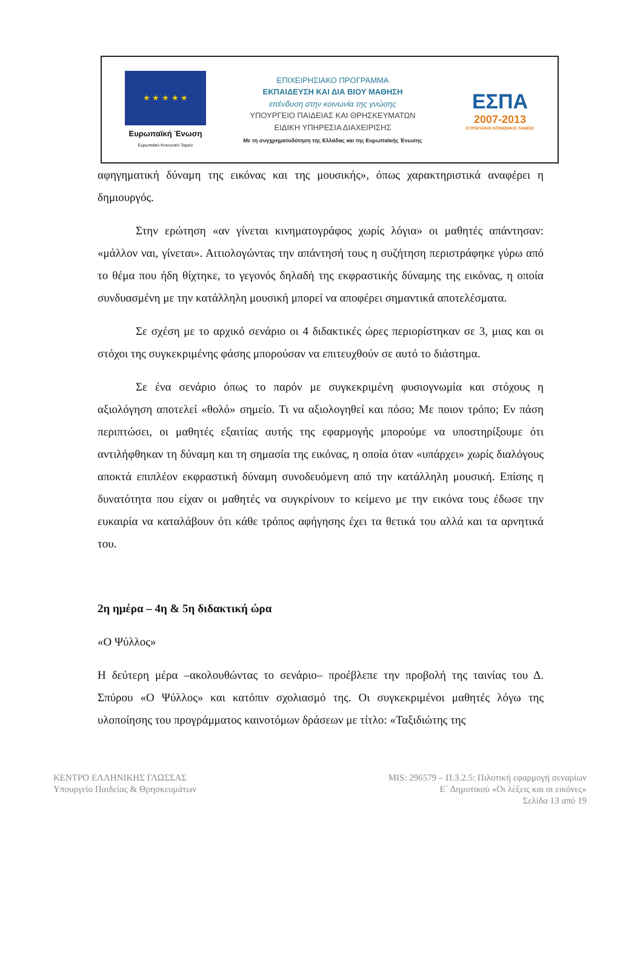★ ★ ★ ★ ★
Ευρωπαϊκή Ένωση
Ευρωπαϊκό Κοινωνικό Ταμείο
ΕΠΙΧΕΙΡΗΣΙΑΚΟ ΠΡΟΓΡΑΜΜΑ
ΕΚΠΑΙΔΕΥΣΗ ΚΑΙ ΔΙΑ ΒΙΟΥ ΜΑΘΗΣΗ
επένδυση στην κοινωνία της γνώσης
ΥΠΟΥΡΓΕΙΟ ΠΑΙΔΕΙΑΣ ΚΑΙ ΘΡΗΣΚΕΥΜΑΤΩΝ
ΕΙΔΙΚΗ ΥΠΗΡΕΣΙΑ ΔΙΑΧΕΙΡΙΣΗΣ
Με τη συγχρηματοδότηση της Ελλάδας και της Ευρωπαϊκής Ένωσης
ΕΣΠΑ
2007-2013
ΕΥΡΩΠΑΪΚΟ ΚΟΙΝΩΝΙΚΟ ΤΑΜΕΙΟ
αφηγηματική δύναμη της εικόνας και της μουσικής», όπως χαρακτηριστικά αναφέρει η δημιουργός.
Στην ερώτηση «αν γίνεται κινηματογράφος χωρίς λόγια» οι μαθητές απάντησαν: «μάλλον ναι, γίνεται». Αιτιολογώντας την απάντησή τους η συζήτηση περιστράφηκε γύρω από το θέμα που ήδη θίχτηκε, το γεγονός δηλαδή της εκφραστικής δύναμης της εικόνας, η οποία συνδυασμένη με την κατάλληλη μουσική μπορεί να αποφέρει σημαντικά αποτελέσματα.
Σε σχέση με το αρχικό σενάριο οι 4 διδακτικές ώρες περιορίστηκαν σε 3, μιας και οι στόχοι της συγκεκριμένης φάσης μπορούσαν να επιτευχθούν σε αυτό το διάστημα.
Σε ένα σενάριο όπως το παρόν με συγκεκριμένη φυσιογνωμία και στόχους η αξιολόγηση αποτελεί «θολό» σημείο. Τι να αξιολογηθεί και πόσο; Με ποιον τρόπο; Εν πάση περιπτώσει, οι μαθητές εξαιτίας αυτής της εφαρμογής μπορούμε να υποστηρίξουμε ότι αντιλήφθηκαν τη δύναμη και τη σημασία της εικόνας, η οποία όταν «υπάρχει» χωρίς διαλόγους αποκτά επιπλέον εκφραστική δύναμη συνοδευόμενη από την κατάλληλη μουσική. Επίσης η δυνατότητα που είχαν οι μαθητές να συγκρίνουν το κείμενο με την εικόνα τους έδωσε την ευκαιρία να καταλάβουν ότι κάθε τρόπος αφήγησης έχει τα θετικά του αλλά και τα αρνητικά του.
2η ημέρα – 4η & 5η διδακτική ώρα
«Ο Ψύλλος»
Η δεύτερη μέρα –ακολουθώντας το σενάριο– προέβλεπε την προβολή της ταινίας του Δ. Σπύρου «Ο Ψύλλος» και κατόπιν σχολιασμό της. Οι συγκεκριμένοι μαθητές λόγω της υλοποίησης του προγράμματος καινοτόμων δράσεων με τίτλο: «Ταξιδιώτης της
ΚΕΝΤΡΟ ΕΛΛΗΝΙΚΗΣ ΓΛΩΣΣΑΣ
Υπουργείο Παιδείας & Θρησκευμάτων
MIS: 296579 – Π.3.2.5: Πιλοτική εφαρμογή σεναρίων
Ε΄ Δημοτικού «Οι λέξεις και οι εικόνες»
Σελίδα 13 από 19